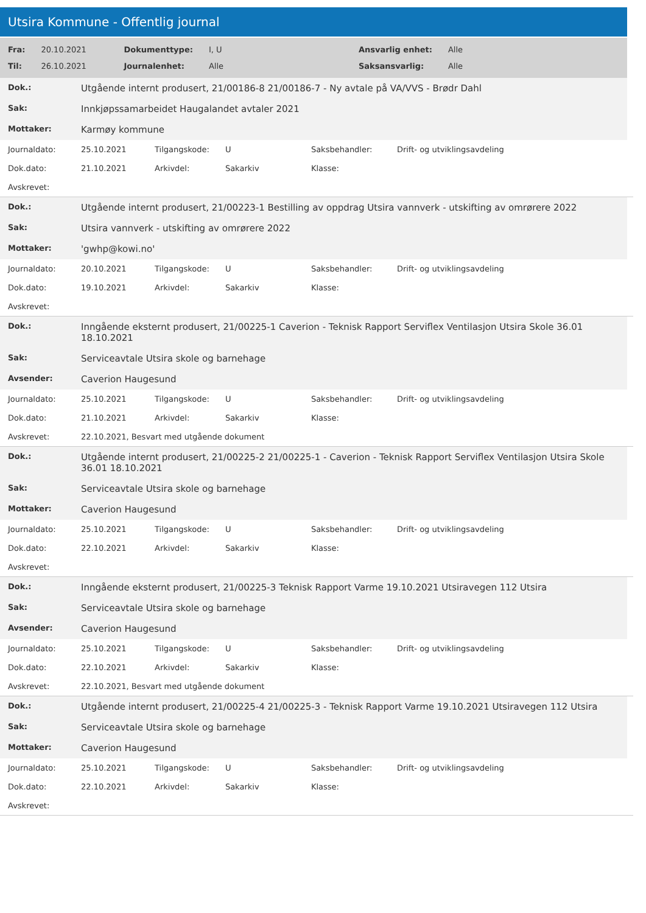Utsira Kommune - Offentlig journal
| Fra: | 20.10.2021 | Dokumenttype: | I, U | Ansvarlig enhet: | Alle |
| Til: | 26.10.2021 | Journalenhet: | Alle | Saksansvarlig: | Alle |
| Dok.: | Utgående internt produsert, 21/00186-8 21/00186-7 - Ny avtale på VA/VVS - Brødr Dahl |
| Sak: | Innkjøpssamarbeidet Haugalandet avtaler 2021 |
| Mottaker: | Karmøy kommune |
| Journaldato: | 25.10.2021 | Tilgangskode: | U | Saksbehandler: | Drift- og utviklingsavdeling |
| Dok.dato: | 21.10.2021 | Arkivdel: | Sakarkiv | Klasse: | |
| Avskrevet: | | | | | |
| Dok.: | Utgående internt produsert, 21/00223-1 Bestilling av oppdrag Utsira vannverk - utskifting av omrørere 2022 |
| Sak: | Utsira vannverk - utskifting av omrørere 2022 |
| Mottaker: | 'gwhp@kowi.no' |
| Journaldato: | 20.10.2021 | Tilgangskode: | U | Saksbehandler: | Drift- og utviklingsavdeling |
| Dok.dato: | 19.10.2021 | Arkivdel: | Sakarkiv | Klasse: | |
| Avskrevet: | | | | | |
| Dok.: | Inngående eksternt produsert, 21/00225-1 Caverion - Teknisk Rapport Serviflex Ventilasjon Utsira Skole 36.01 18.10.2021 |
| Sak: | Serviceavtale Utsira skole og barnehage |
| Avsender: | Caverion Haugesund |
| Journaldato: | 25.10.2021 | Tilgangskode: | U | Saksbehandler: | Drift- og utviklingsavdeling |
| Dok.dato: | 21.10.2021 | Arkivdel: | Sakarkiv | Klasse: | |
| Avskrevet: | 22.10.2021, Besvart med utgående dokument | | | | |
| Dok.: | Utgående internt produsert, 21/00225-2 21/00225-1 - Caverion - Teknisk Rapport Serviflex Ventilasjon Utsira Skole 36.01 18.10.2021 |
| Sak: | Serviceavtale Utsira skole og barnehage |
| Mottaker: | Caverion Haugesund |
| Journaldato: | 25.10.2021 | Tilgangskode: | U | Saksbehandler: | Drift- og utviklingsavdeling |
| Dok.dato: | 22.10.2021 | Arkivdel: | Sakarkiv | Klasse: | |
| Avskrevet: | | | | | |
| Dok.: | Inngående eksternt produsert, 21/00225-3 Teknisk Rapport Varme 19.10.2021 Utsiravegen 112 Utsira |
| Sak: | Serviceavtale Utsira skole og barnehage |
| Avsender: | Caverion Haugesund |
| Journaldato: | 25.10.2021 | Tilgangskode: | U | Saksbehandler: | Drift- og utviklingsavdeling |
| Dok.dato: | 22.10.2021 | Arkivdel: | Sakarkiv | Klasse: | |
| Avskrevet: | 22.10.2021, Besvart med utgående dokument | | | | |
| Dok.: | Utgående internt produsert, 21/00225-4 21/00225-3 - Teknisk Rapport Varme 19.10.2021 Utsiravegen 112 Utsira |
| Sak: | Serviceavtale Utsira skole og barnehage |
| Mottaker: | Caverion Haugesund |
| Journaldato: | 25.10.2021 | Tilgangskode: | U | Saksbehandler: | Drift- og utviklingsavdeling |
| Dok.dato: | 22.10.2021 | Arkivdel: | Sakarkiv | Klasse: | |
| Avskrevet: | | | | | |